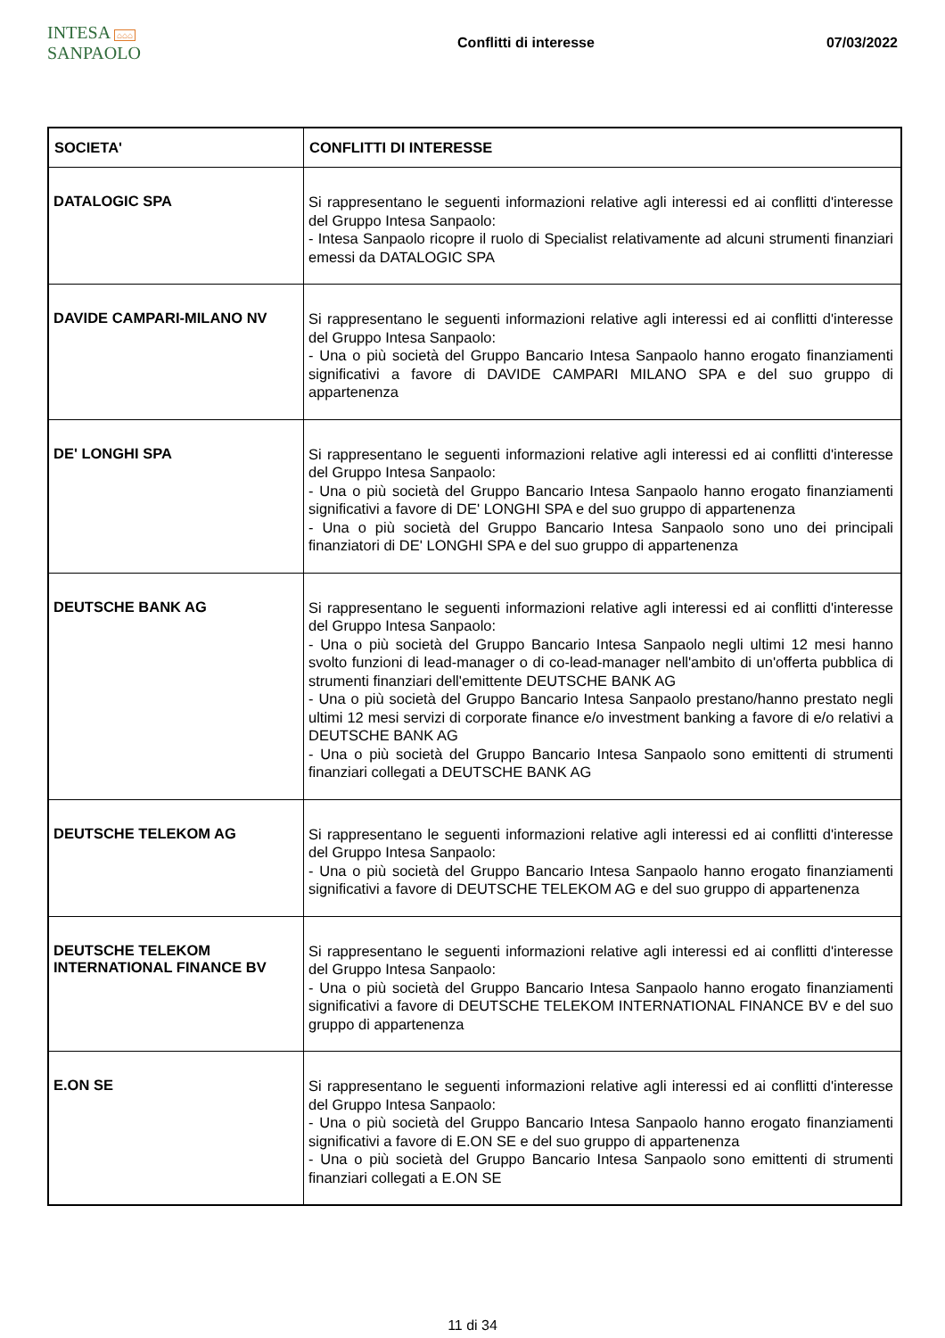INTESA ⌂⌂⌂ SANPAOLO
Conflitti di interesse 07/03/2022
| SOCIETA' | CONFLITTI DI INTERESSE |
| --- | --- |
| DATALOGIC SPA | Si rappresentano le seguenti informazioni relative agli interessi ed ai conflitti d'interesse del Gruppo Intesa Sanpaolo: - Intesa Sanpaolo ricopre il ruolo di Specialist relativamente ad alcuni strumenti finanziari emessi da DATALOGIC SPA |
| DAVIDE CAMPARI-MILANO NV | Si rappresentano le seguenti informazioni relative agli interessi ed ai conflitti d'interesse del Gruppo Intesa Sanpaolo: - Una o più società del Gruppo Bancario Intesa Sanpaolo hanno erogato finanziamenti significativi a favore di DAVIDE CAMPARI MILANO SPA e del suo gruppo di appartenenza |
| DE' LONGHI SPA | Si rappresentano le seguenti informazioni relative agli interessi ed ai conflitti d'interesse del Gruppo Intesa Sanpaolo: - Una o più società del Gruppo Bancario Intesa Sanpaolo hanno erogato finanziamenti significativi a favore di DE' LONGHI SPA e del suo gruppo di appartenenza - Una o più società del Gruppo Bancario Intesa Sanpaolo sono uno dei principali finanziatori di DE' LONGHI SPA e del suo gruppo di appartenenza |
| DEUTSCHE BANK AG | Si rappresentano le seguenti informazioni relative agli interessi ed ai conflitti d'interesse del Gruppo Intesa Sanpaolo: - Una o più società del Gruppo Bancario Intesa Sanpaolo negli ultimi 12 mesi hanno svolto funzioni di lead-manager o di co-lead-manager nell'ambito di un'offerta pubblica di strumenti finanziari dell'emittente DEUTSCHE BANK AG - Una o più società del Gruppo Bancario Intesa Sanpaolo prestano/hanno prestato negli ultimi 12 mesi servizi di corporate finance e/o investment banking a favore di e/o relativi a DEUTSCHE BANK AG - Una o più società del Gruppo Bancario Intesa Sanpaolo sono emittenti di strumenti finanziari collegati a DEUTSCHE BANK AG |
| DEUTSCHE TELEKOM AG | Si rappresentano le seguenti informazioni relative agli interessi ed ai conflitti d'interesse del Gruppo Intesa Sanpaolo: - Una o più società del Gruppo Bancario Intesa Sanpaolo hanno erogato finanziamenti significativi a favore di DEUTSCHE TELEKOM AG e del suo gruppo di appartenenza |
| DEUTSCHE TELEKOM INTERNATIONAL FINANCE BV | Si rappresentano le seguenti informazioni relative agli interessi ed ai conflitti d'interesse del Gruppo Intesa Sanpaolo: - Una o più società del Gruppo Bancario Intesa Sanpaolo hanno erogato finanziamenti significativi a favore di DEUTSCHE TELEKOM INTERNATIONAL FINANCE BV e del suo gruppo di appartenenza |
| E.ON SE | Si rappresentano le seguenti informazioni relative agli interessi ed ai conflitti d'interesse del Gruppo Intesa Sanpaolo: - Una o più società del Gruppo Bancario Intesa Sanpaolo hanno erogato finanziamenti significativi a favore di E.ON SE e del suo gruppo di appartenenza - Una o più società del Gruppo Bancario Intesa Sanpaolo sono emittenti di strumenti finanziari collegati a E.ON SE |
11 di 34